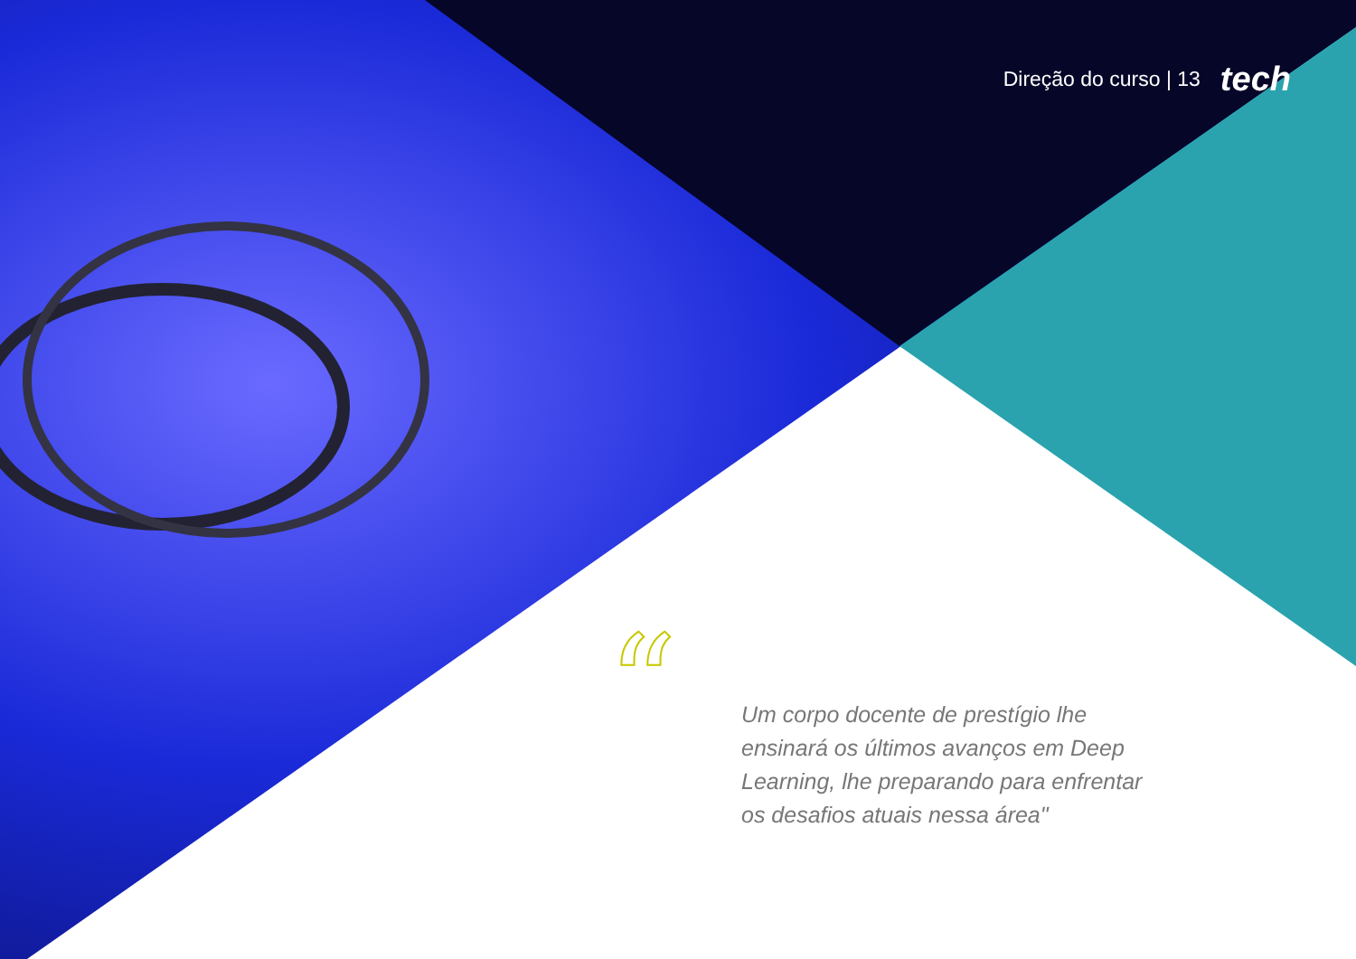“
Direção do curso | 13 tech
Um corpo docente de prestígio lhe ensinará os últimos avanços em Deep Learning, lhe preparando para enfrentar os desafios atuais nessa área"